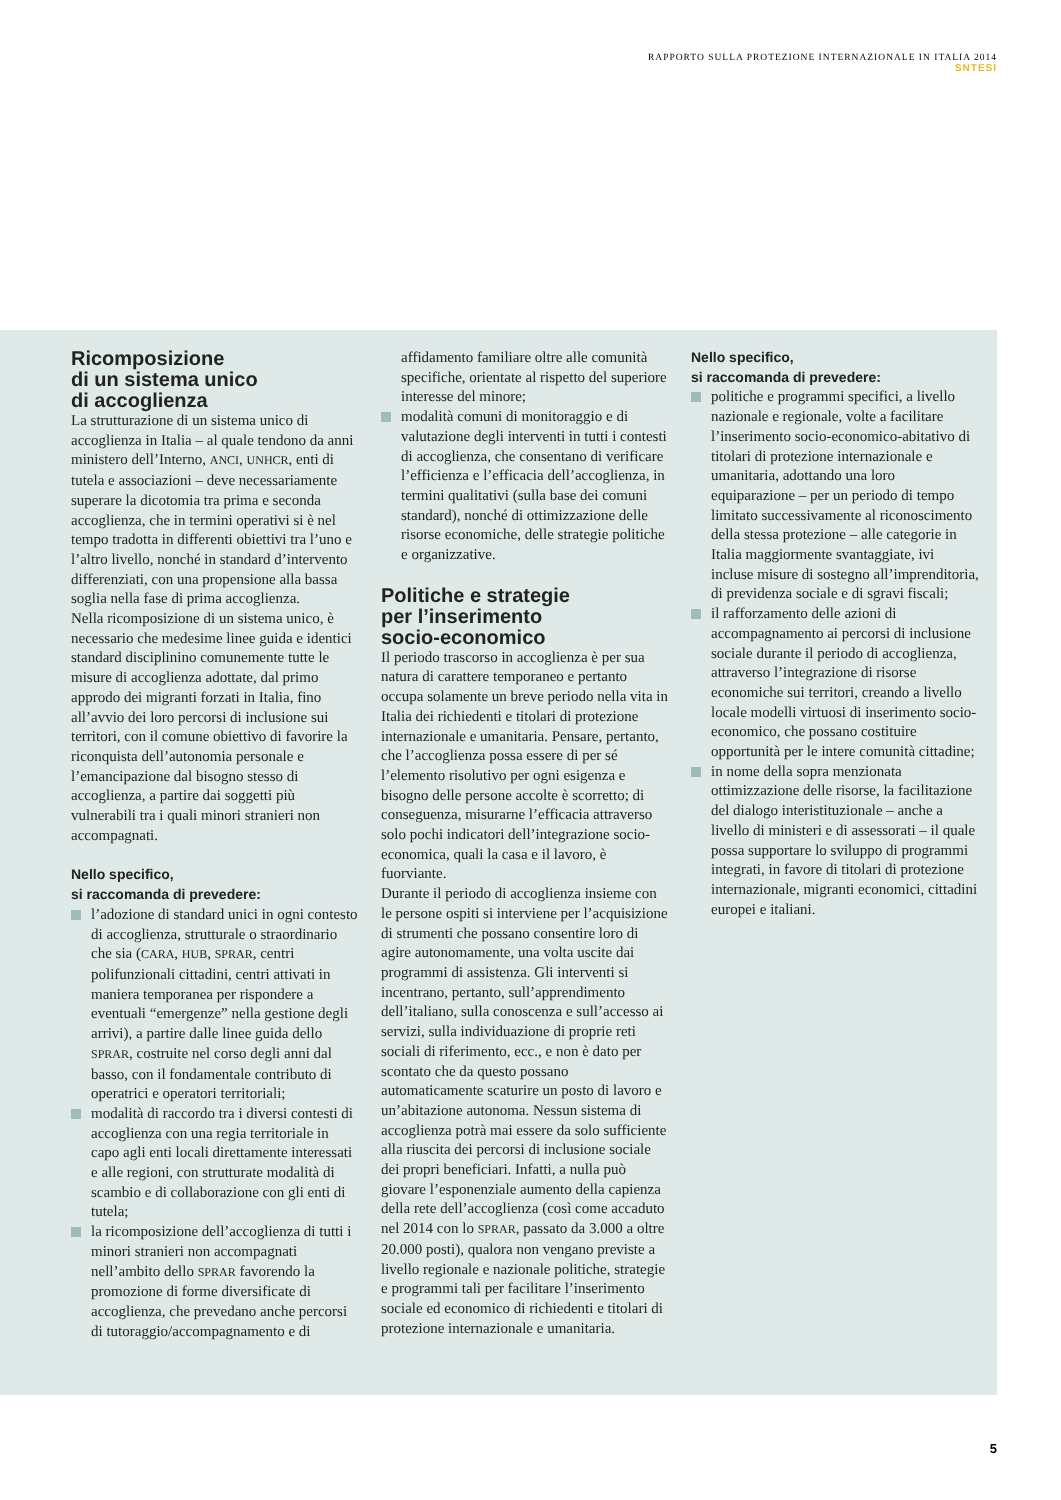RAPPORTO SULLA PROTEZIONE INTERNAZIONALE IN ITALIA 2014
SNTESI
Ricomposizione
di un sistema unico
di accoglienza
La strutturazione di un sistema unico di accoglienza in Italia – al quale tendono da anni ministero dell’Interno, ANCI, UNHCR, enti di tutela e associazioni – deve necessariamente superare la dicotomia tra prima e seconda accoglienza, che in termini operativi si è nel tempo tradotta in differenti obiettivi tra l’uno e l’altro livello, nonché in standard d’intervento differenziati, con una propensione alla bassa soglia nella fase di prima accoglienza.
Nella ricomposizione di un sistema unico, è necessario che medesime linee guida e identici standard disciplinino comunemente tutte le misure di accoglienza adottate, dal primo approdo dei migranti forzati in Italia, fino all’avvio dei loro percorsi di inclusione sui territori, con il comune obiettivo di favorire la riconquista dell’autonomia personale e l’emancipazione dal bisogno stesso di accoglienza, a partire dai soggetti più vulnerabili tra i quali minori stranieri non accompagnati.
Nello specifico,
si raccomanda di prevedere:
l’adozione di standard unici in ogni contesto di accoglienza, strutturale o straordinario che sia (CARA, HUB, SPRAR, centri polifunzionali cittadini, centri attivati in maniera temporanea per rispondere a eventuali “emergenze” nella gestione degli arrivi), a partire dalle linee guida dello SPRAR, costruite nel corso degli anni dal basso, con il fondamentale contributo di operatrici e operatori territoriali;
modalità di raccordo tra i diversi contesti di accoglienza con una regia territoriale in capo agli enti locali direttamente interessati e alle regioni, con strutturate modalità di scambio e di collaborazione con gli enti di tutela;
la ricomposizione dell’accoglienza di tutti i minori stranieri non accompagnati nell’ambito dello SPRAR favorendo la promozione di forme diversificate di accoglienza, che prevedano anche percorsi di tutoraggio/accompagnamento e di
affidamento familiare oltre alle comunità specifiche, orientate al rispetto del superiore interesse del minore;
modalità comuni di monitoraggio e di valutazione degli interventi in tutti i contesti di accoglienza, che consentano di verificare l’efficienza e l’efficacia dell’accoglienza, in termini qualitativi (sulla base dei comuni standard), nonché di ottimizzazione delle risorse economiche, delle strategie politiche e organizzative.
Politiche e strategie
per l’inserimento
socio-economico
Il periodo trascorso in accoglienza è per sua natura di carattere temporaneo e pertanto occupa solamente un breve periodo nella vita in Italia dei richiedenti e titolari di protezione internazionale e umanitaria. Pensare, pertanto, che l’accoglienza possa essere di per sé l’elemento risolutivo per ogni esigenza e bisogno delle persone accolte è scorretto; di conseguenza, misurarne l’efficacia attraverso solo pochi indicatori dell’integrazione socio-economica, quali la casa e il lavoro, è fuorviante.
Durante il periodo di accoglienza insieme con le persone ospiti si interviene per l’acquisizione di strumenti che possano consentire loro di agire autonomamente, una volta uscite dai programmi di assistenza. Gli interventi si incentrano, pertanto, sull’apprendimento dell’italiano, sulla conoscenza e sull’accesso ai servizi, sulla individuazione di proprie reti sociali di riferimento, ecc., e non è dato per scontato che da questo possano automaticamente scaturire un posto di lavoro e un’abitazione autonoma. Nessun sistema di accoglienza potrà mai essere da solo sufficiente alla riuscita dei percorsi di inclusione sociale dei propri beneficiari. Infatti, a nulla può giovare l’esponenziale aumento della capienza della rete dell’accoglienza (così come accaduto nel 2014 con lo SPRAR, passato da 3.000 a oltre 20.000 posti), qualora non vengano previste a livello regionale e nazionale politiche, strategie e programmi tali per facilitare l’inserimento sociale ed economico di richiedenti e titolari di protezione internazionale e umanitaria.
Nello specifico,
si raccomanda di prevedere:
politiche e programmi specifici, a livello nazionale e regionale, volte a facilitare l’inserimento socio-economico-abitativo di titolari di protezione internazionale e umanitaria, adottando una loro equiparazione – per un periodo di tempo limitato successivamente al riconoscimento della stessa protezione – alle categorie in Italia maggiormente svantaggiate, ivi incluse misure di sostegno all’imprenditoria, di previdenza sociale e di sgravi fiscali;
il rafforzamento delle azioni di accompagnamento ai percorsi di inclusione sociale durante il periodo di accoglienza, attraverso l’integrazione di risorse economiche sui territori, creando a livello locale modelli virtuosi di inserimento socio-economico, che possano costituire opportunità per le intere comunità cittadine;
in nome della sopra menzionata ottimizzazione delle risorse, la facilitazione del dialogo interistituzionale – anche a livello di ministeri e di assessorati – il quale possa supportare lo sviluppo di programmi integrati, in favore di titolari di protezione internazionale, migranti economici, cittadini europei e italiani.
5